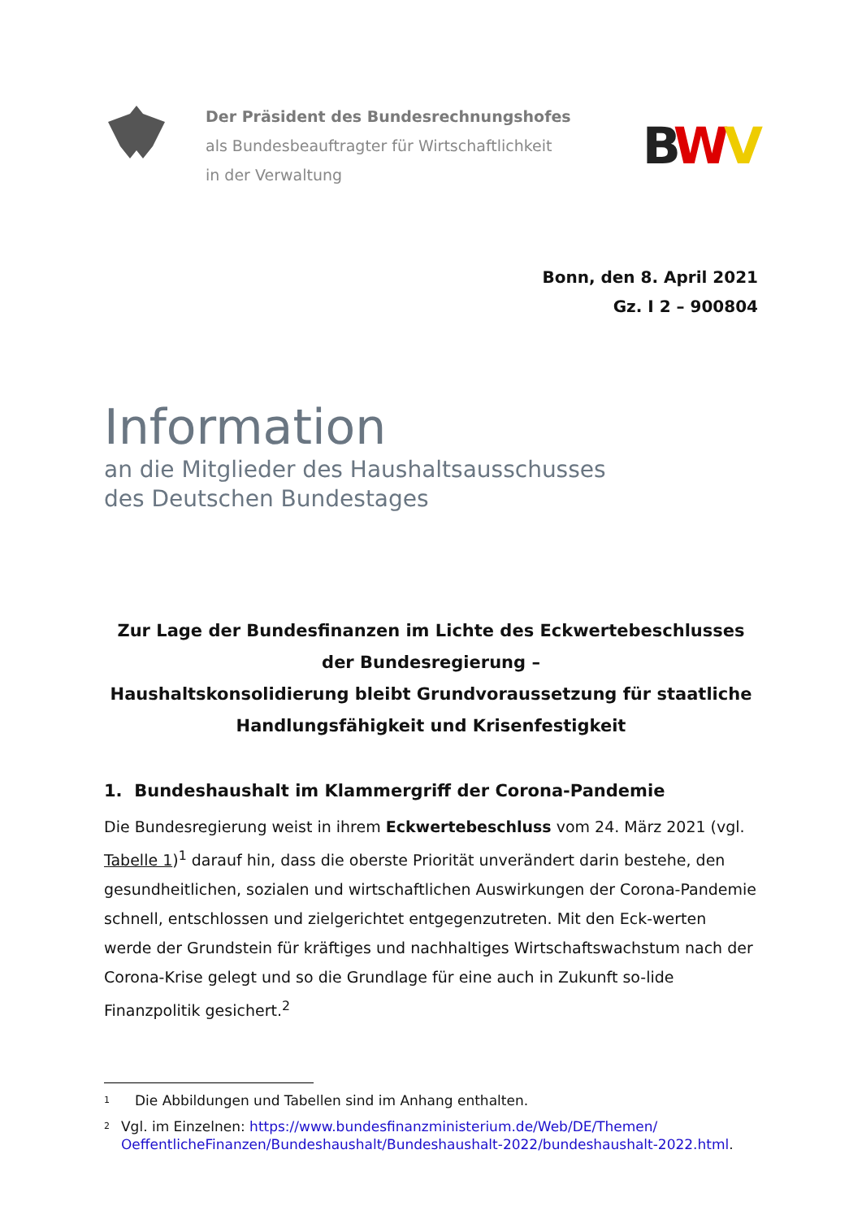Der Präsident des Bundesrechnungshofes
als Bundesbeauftragter für Wirtschaftlichkeit
in der Verwaltung
BWV
Bonn, den 8. April 2021
Gz. I 2 – 900804
Information
an die Mitglieder des Haushaltsausschusses
des Deutschen Bundestages
Zur Lage der Bundesfinanzen im Lichte des Eckwertebeschlusses
der Bundesregierung –
Haushaltskonsolidierung bleibt Grundvoraussetzung für staatliche
Handlungsfähigkeit und Krisenfestigkeit
1. Bundeshaushalt im Klammergriff der Corona-Pandemie
Die Bundesregierung weist in ihrem Eckwertebeschluss vom 24. März 2021 (vgl. Tabelle 1)<sup>1</sup> darauf hin, dass die oberste Priorität unverändert darin bestehe, den gesundheitlichen, sozialen und wirtschaftlichen Auswirkungen der Corona-Pandemie schnell, entschlossen und zielgerichtet entgegenzutreten. Mit den Eck-werten werde der Grundstein für kräftiges und nachhaltiges Wirtschaftswachstum nach der Corona-Krise gelegt und so die Grundlage für eine auch in Zukunft so-lide Finanzpolitik gesichert.<sup>2</sup>
1 Die Abbildungen und Tabellen sind im Anhang enthalten.
2 Vgl. im Einzelnen: https://www.bundesfinanzministerium.de/Web/DE/Themen/ OeffentlicheFinanzen/Bundeshaushalt/Bundeshaushalt-2022/bundeshaushalt-2022.html.